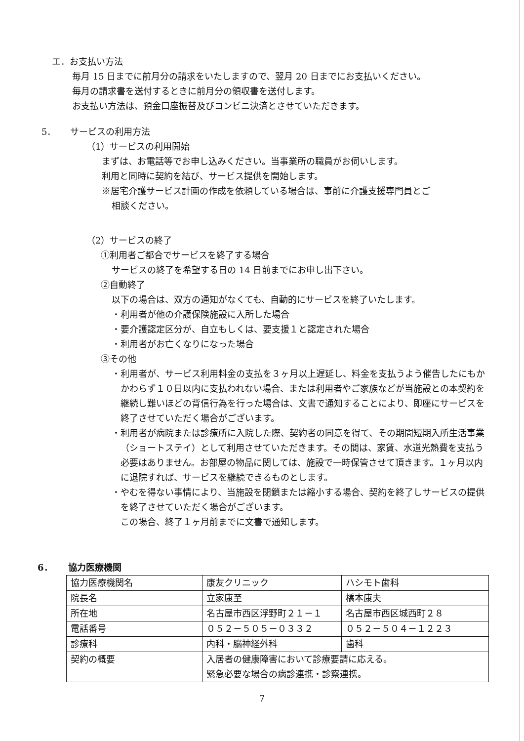エ．お支払い方法
毎月 15 日までに前月分の請求をいたしますので、翌月 20 日までにお支払いください。
毎月の請求書を送付するときに前月分の領収書を送付します。
お支払い方法は、預金口座振替及びコンビニ決済とさせていただきます。
5． サービスの利用方法
（1）サービスの利用開始
まずは、お電話等でお申し込みください。当事業所の職員がお伺いします。
利用と同時に契約を結び、サービス提供を開始します。
※居宅介護サービス計画の作成を依頼している場合は、事前に介護支援専門員とご
相談ください。
（2）サービスの終了
①利用者ご都合でサービスを終了する場合
サービスの終了を希望する日の 14 日前までにお申し出下さい。
②自動終了
以下の場合は、双方の通知がなくても、自動的にサービスを終了いたします。
・利用者が他の介護保険施設に入所した場合
・要介護認定区分が、自立もしくは、要支援１と認定された場合
・利用者がお亡くなりになった場合
③その他
・利用者が、サービス利用料金の支払を３ヶ月以上遅延し、料金を支払うよう催告したにもかかわらず１０日以内に支払われない場合、または利用者やご家族などが当施設との本契約を継続し難いほどの背信行為を行った場合は、文書で通知することにより、即座にサービスを終了させていただく場合がございます。
・利用者が病院または診療所に入院した際、契約者の同意を得て、その期間短期入所生活事業（ショートステイ）として利用させていただきます。その間は、家賃、水道光熱費を支払う必要はありません。お部屋の物品に関しては、施設で一時保管させて頂きます。１ヶ月以内に退院すれば、サービスを継続できるものとします。
・やむを得ない事情により、当施設を閉鎖または縮小する場合、契約を終了しサービスの提供を終了させていただく場合がございます。
この場合、終了１ヶ月前までに文書で通知します。
6． 協力医療機関
| 協力医療機関名 | 康友クリニック | ハシモト歯科 |
| 院長名 | 立家康至 | 橋本康夫 |
| 所在地 | 名古屋市西区浮野町２１－１ | 名古屋市西区城西町２８ |
| 電話番号 | ０５２－５０５－０３３２ | ０５２－５０４－１２２３ |
| 診療科 | 内科・脳神経外科 | 歯科 |
| 契約の概要 | 入居者の健康障害において診療要請に応える。 緊急必要な場合の病診連携・診察連携。 | |
7